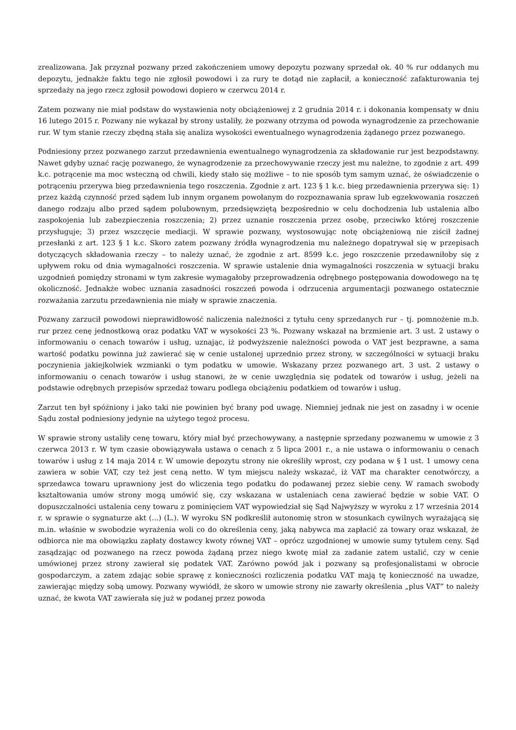zrealizowana. Jak przyznał pozwany przed zakończeniem umowy depozytu pozwany sprzedał ok. 40 % rur oddanych mu depozytu, jednakże faktu tego nie zgłosił powodowi i za rury te dotąd nie zapłacił, a konieczność zafakturowania tej sprzedaży na jego rzecz zgłosił powodowi dopiero w czerwcu 2014 r.
Zatem pozwany nie miał podstaw do wystawienia noty obciążeniowej z 2 grudnia 2014 r. i dokonania kompensaty w dniu 16 lutego 2015 r. Pozwany nie wykazał by strony ustaliły, że pozwany otrzyma od powoda wynagrodzenie za przechowanie rur. W tym stanie rzeczy zbędną stała się analiza wysokości ewentualnego wynagrodzenia żądanego przez pozwanego.
Podniesiony przez pozwanego zarzut przedawnienia ewentualnego wynagrodzenia za składowanie rur jest bezpodstawny. Nawet gdyby uznać rację pozwanego, że wynagrodzenie za przechowywanie rzeczy jest mu należne, to zgodnie z art. 499 k.c. potrącenie ma moc wsteczną od chwili, kiedy stało się możliwe – to nie sposób tym samym uznać, że oświadczenie o potrąceniu przerywa bieg przedawnienia tego roszczenia. Zgodnie z art. 123 § 1 k.c. bieg przedawnienia przerywa się: 1) przez każdą czynność przed sądem lub innym organem powołanym do rozpoznawania spraw lub egzekwowania roszczeń danego rodzaju albo przed sądem polubownym, przedsięwziętą bezpośrednio w celu dochodzenia lub ustalenia albo zaspokojenia lub zabezpieczenia roszczenia; 2) przez uznanie roszczenia przez osobę, przeciwko której roszczenie przysługuje; 3) przez wszczęcie mediacji. W sprawie pozwany, wystosowując notę obciążeniową nie ziścił żadnej przesłanki z art. 123 § 1 k.c. Skoro zatem pozwany źródła wynagrodzenia mu należnego dopatrywał się w przepisach dotyczących składowania rzeczy – to należy uznać, że zgodnie z art. 8599 k.c. jego roszczenie przedawniłoby się z upływem roku od dnia wymagalności roszczenia. W sprawie ustalenie dnia wymagalności roszczenia w sytuacji braku uzgodnień pomiędzy stronami w tym zakresie wymagałoby przeprowadzenia odrębnego postępowania dowodowego na tę okoliczność. Jednakże wobec uznania zasadności roszczeń powoda i odrzucenia argumentacji pozwanego ostatecznie rozważania zarzutu przedawnienia nie miały w sprawie znaczenia.
Pozwany zarzucił powodowi nieprawidłowość naliczenia należności z tytułu ceny sprzedanych rur – tj. pomnożenie m.b. rur przez cenę jednostkową oraz podatku VAT w wysokości 23 %. Pozwany wskazał na brzmienie art. 3 ust. 2 ustawy o informowaniu o cenach towarów i usług, uznając, iż podwyższenie należności powoda o VAT jest bezprawne, a sama wartość podatku powinna już zawierać się w cenie ustalonej uprzednio przez strony, w szczególności w sytuacji braku poczynienia jakiejkolwiek wzmianki o tym podatku w umowie. Wskazany przez pozwanego art. 3 ust. 2 ustawy o informowaniu o cenach towarów i usług stanowi, że w cenie uwzględnia się podatek od towarów i usług, jeżeli na podstawie odrębnych przepisów sprzedaż towaru podlega obciążeniu podatkiem od towarów i usług.
Zarzut ten był spóźniony i jako taki nie powinien być brany pod uwagę. Niemniej jednak nie jest on zasadny i w ocenie Sądu został podniesiony jedynie na użytego tegoż procesu.
W sprawie strony ustaliły cenę towaru, który miał być przechowywany, a następnie sprzedany pozwanemu w umowie z 3 czerwca 2013 r. W tym czasie obowiązywała ustawa o cenach z 5 lipca 2001 r., a nie ustawa o informowaniu o cenach towarów i usług z 14 maja 2014 r. W umowie depozytu strony nie określiły wprost, czy podana w § 1 ust. 1 umowy cena zawiera w sobie VAT, czy też jest ceną netto. W tym miejscu należy wskazać, iż VAT ma charakter cenotwórczy, a sprzedawca towaru uprawniony jest do wliczenia tego podatku do podawanej przez siebie ceny. W ramach swobody kształtowania umów strony mogą umówić się, czy wskazana w ustaleniach cena zawierać będzie w sobie VAT. O dopuszczalności ustalenia ceny towaru z pominięciem VAT wypowiedział się Sąd Najwyższy w wyroku z 17 września 2014 r. w sprawie o sygnaturze akt (...) (L.). W wyroku SN podkreślił autonomię stron w stosunkach cywilnych wyrażającą się m.in. właśnie w swobodzie wyrażenia woli co do określenia ceny, jaką nabywca ma zapłacić za towary oraz wskazał, że odbiorca nie ma obowiązku zapłaty dostawcy kwoty równej VAT – oprócz uzgodnionej w umowie sumy tytułem ceny. Sąd zasądzając od pozwanego na rzecz powoda żądaną przez niego kwotę miał za zadanie zatem ustalić, czy w cenie umówionej przez strony zawierał się podatek VAT. Zarówno powód jak i pozwany są profesjonalistami w obrocie gospodarczym, a zatem zdając sobie sprawę z konieczności rozliczenia podatku VAT mają tę konieczność na uwadze, zawierając między sobą umowy. Pozwany wywiódł, że skoro w umowie strony nie zawarły określenia „plus VAT” to należy uznać, że kwota VAT zawierała się już w podanej przez powoda